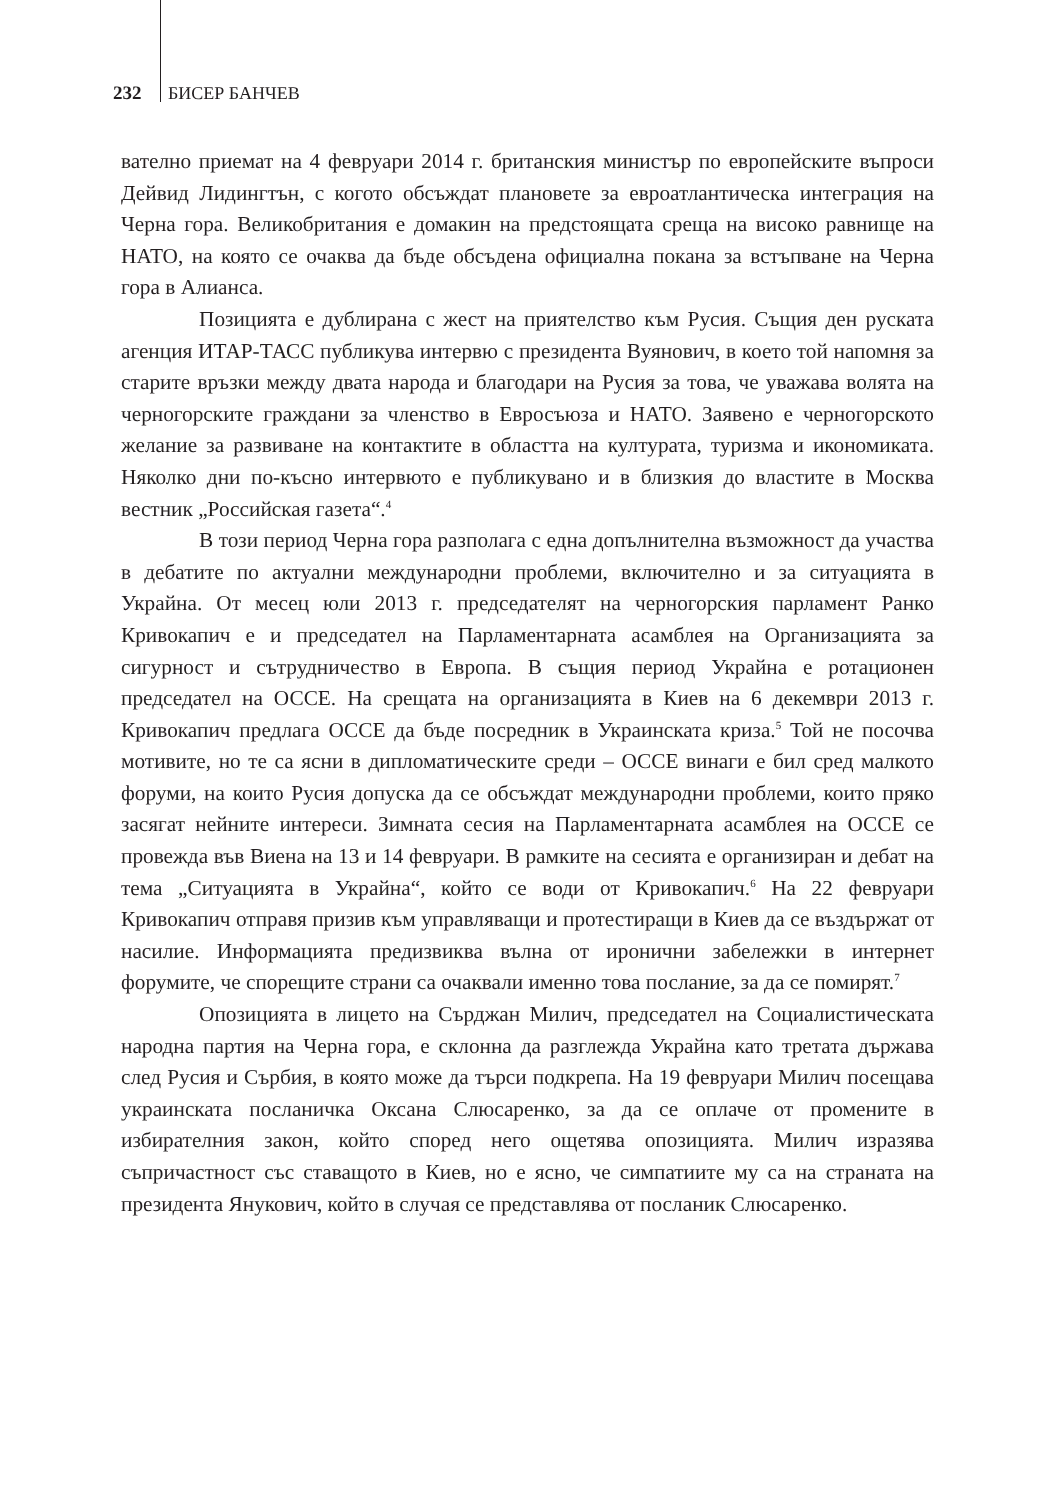232 БИСЕР БАНЧЕВ
вателно приемат на 4 февруари 2014 г. британския министър по европейските въпроси Дейвид Лидингтън, с когото обсъждат плановете за евроатлантическа интеграция на Черна гора. Великобритания е домакин на предстоящата среща на високо равнище на НАТО, на която се очаква да бъде обсъдена официална покана за встъпване на Черна гора в Алианса.
Позицията е дублирана с жест на приятелство към Русия. Същия ден руската агенция ИТАР-ТАСС публикува интервю с президента Вуянович, в което той напомня за старите връзки между двата народа и благодари на Русия за това, че уважава волята на черногорските граждани за членство в Евросъюза и НАТО. Заявено е черногорското желание за развиване на контактите в областта на културата, туризма и икономиката. Няколко дни по-късно интервюто е публикувано и в близкия до властите в Москва вестник „Российская газета“.<sup>4</sup>
В този период Черна гора разполага с една допълнителна възможност да участва в дебатите по актуални международни проблеми, включително и за ситуацията в Украйна. От месец юли 2013 г. председателят на черногорския парламент Ранко Кривокапич е и председател на Парламентарната асамблея на Организацията за сигурност и сътрудничество в Европа. В същия период Украйна е ротационен председател на ОССЕ. На срещата на организацията в Киев на 6 декември 2013 г. Кривокапич предлага ОССЕ да бъде посредник в Украинската криза.<sup>5</sup> Той не посочва мотивите, но те са ясни в дипломатическите среди – ОССЕ винаги е бил сред малкото форуми, на които Русия допуска да се обсъждат международни проблеми, които пряко засягат нейните интереси. Зимната сесия на Парламентарната асамблея на ОССЕ се провежда във Виена на 13 и 14 февруари. В рамките на сесията е организиран и дебат на тема „Ситуацията в Украйна“, който се води от Кривокапич.<sup>6</sup> На 22 февруари Кривокапич отправя призив към управляващи и протестиращи в Киев да се въздържат от насилие. Информацията предизвиква вълна от иронични забележки в интернет форумите, че спорещите страни са очаквали именно това послание, за да се помирят.<sup>7</sup>
Опозицията в лицето на Сърджан Милич, председател на Социалистическата народна партия на Черна гора, е склонна да разглежда Украйна като третата държава след Русия и Сърбия, в която може да търси подкрепа. На 19 февруари Милич посещава украинската посланичка Оксана Слюсаренко, за да се оплаче от промените в избирателния закон, който според него ощетява опозицията. Милич изразява съпричастност със ставащото в Киев, но е ясно, че симпатиите му са на страната на президента Янукович, който в случая се представлява от посланик Слюсаренко.